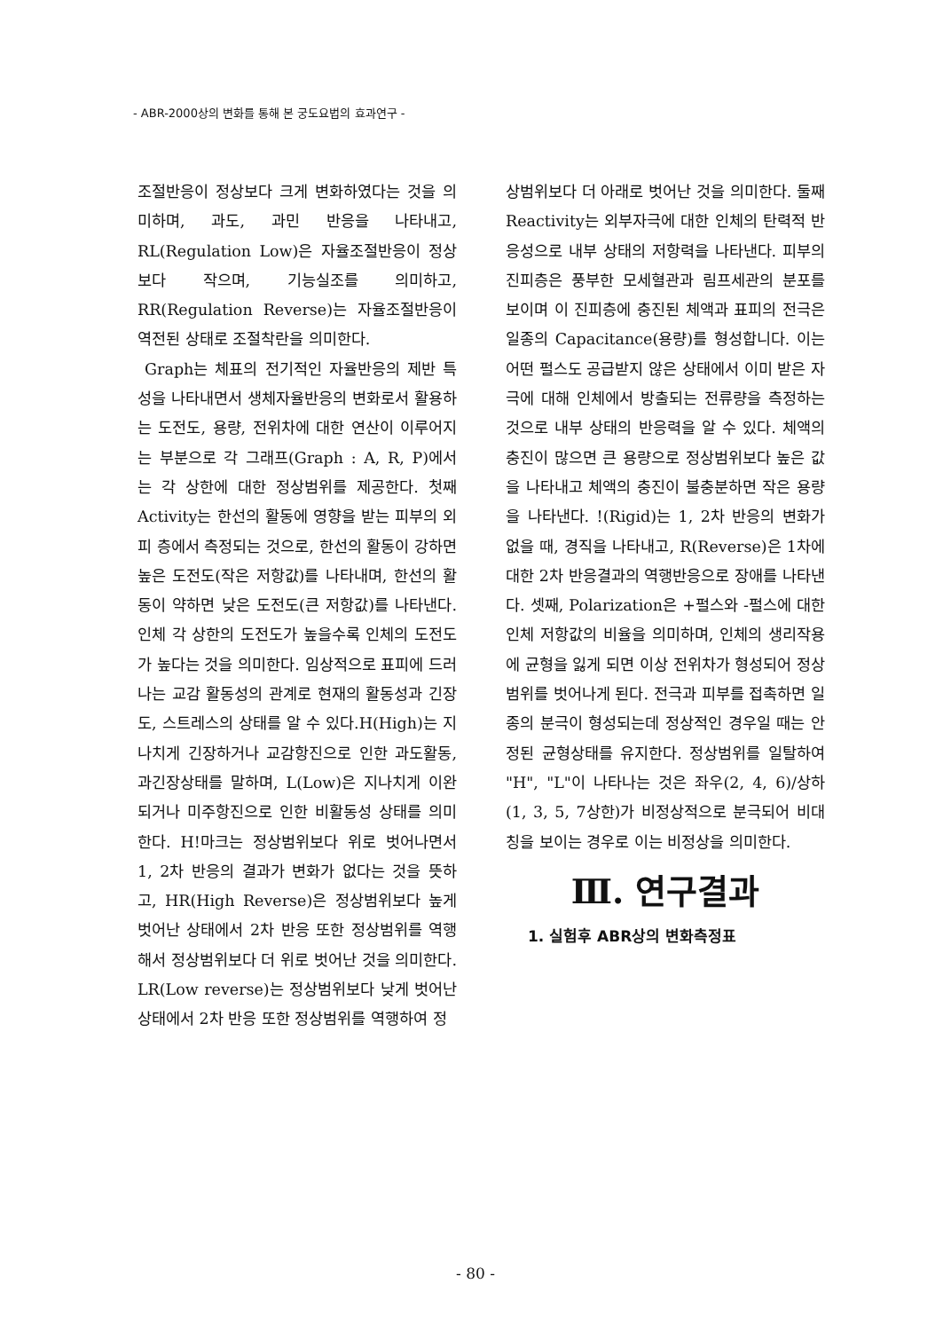- ABR-2000상의 변화를 통해 본 궁도요법의 효과연구 -
조절반응이 정상보다 크게 변화하였다는 것을 의미하며, 과도, 과민 반응을 나타내고, RL(Regulation Low)은 자율조절반응이 정상보다 작으며, 기능실조를 의미하고, RR(Regulation Reverse)는 자율조절반응이 역전된 상태로 조절착란을 의미한다.
Graph는 체표의 전기적인 자율반응의 제반 특성을 나타내면서 생체자율반응의 변화로서 활용하는 도전도, 용량, 전위차에 대한 연산이 이루어지는 부분으로 각 그래프(Graph : A, R, P)에서 는 각 상한에 대한 정상범위를 제공한다. 첫째 Activity는 한선의 활동에 영향을 받는 피부의 외피 층에서 측정되는 것으로, 한선의 활동이 강하면 높은 도전도(작은 저항값)를 나타내며, 한선의 활동이 약하면 낮은 도전도(큰 저항값)를 나타낸다. 인체 각 상한의 도전도가 높을수록 인체의 도전도가 높다는 것을 의미한다. 임상적으로 표피에 드러나는 교감 활동성의 관계로 현재의 활동성과 긴장도, 스트레스의 상태를 알 수 있다.H(High)는 지나치게 긴장하거나 교감항진으로 인한 과도활동, 과긴장상태를 말하며, L(Low)은 지나치게 이완되거나 미주항진으로 인한 비활동성 상태를 의미한다. H!마크는 정상범위보다 위로 벗어나면서 1, 2차 반응의 결과가 변화가 없다는 것을 뜻하고, HR(High Reverse)은 정상범위보다 높게 벗어난 상태에서 2차 반응 또한 정상범위를 역행해서 정상범위보다 더 위로 벗어난 것을 의미한다. LR(Low reverse)는 정상범위보다 낮게 벗어난 상태에서 2차 반응 또한 정상범위를 역행하여 정
상범위보다 더 아래로 벗어난 것을 의미한다. 둘째 Reactivity는 외부자극에 대한 인체의 탄력적 반응성으로 내부 상태의 저항력을 나타낸다. 피부의 진피층은 풍부한 모세혈관과 림프세관의 분포를 보이며 이 진피층에 충진된 체액과 표피의 전극은 일종의 Capacitance(용량)를 형성합니다. 이는 어떤 펄스도 공급받지 않은 상태에서 이미 받은 자극에 대해 인체에서 방출되는 전류량을 측정하는 것으로 내부 상태의 반응력을 알 수 있다. 체액의 충진이 많으면 큰 용량으로 정상범위보다 높은 값을 나타내고 체액의 충진이 불충분하면 작은 용량을 나타낸다. !(Rigid)는 1, 2차 반응의 변화가 없을 때, 경직을 나타내고, R(Reverse)은 1차에 대한 2차 반응결과의 역행반응으로 장애를 나타낸다. 셋째, Polarization은 +펄스와 -펄스에 대한 인체 저항값의 비율을 의미하며, 인체의 생리작용에 균형을 잃게 되면 이상 전위차가 형성되어 정상범위를 벗어나게 된다. 전극과 피부를 접촉하면 일종의 분극이 형성되는데 정상적인 경우일 때는 안정된 균형상태를 유지한다. 정상범위를 일탈하여 "H", "L"이 나타나는 것은 좌우(2, 4, 6)/상하(1, 3, 5, 7상한)가 비정상적으로 분극되어 비대칭을 보이는 경우로 이는 비정상을 의미한다.
Ⅲ. 연구결과
1. 실험후 ABR상의 변화측정표
- 80 -